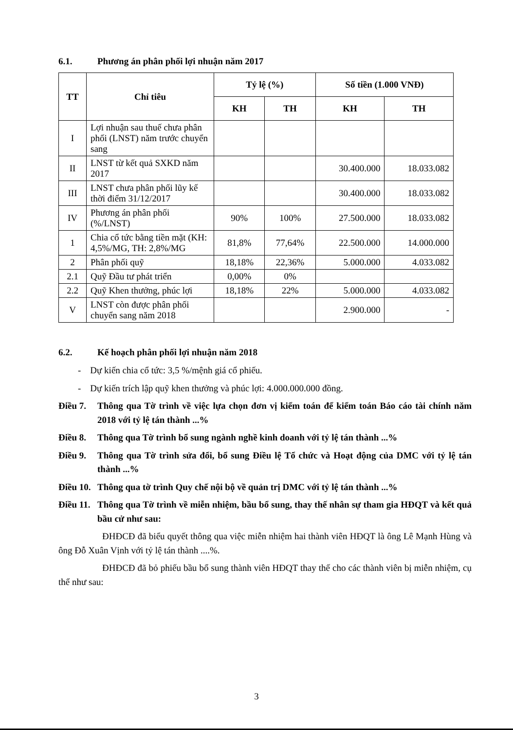6.1. Phương án phân phối lợi nhuận năm 2017
| TT | Chỉ tiêu | Tỷ lệ (%) | | Số tiền (1.000 VNĐ) | |
| --- | --- | --- | --- | --- | --- |
| | | KH | TH | KH | TH |
| I | Lợi nhuận sau thuế chưa phân phối (LNST) năm trước chuyển sang | | | | |
| II | LNST từ kết quả SXKD năm 2017 | | | 30.400.000 | 18.033.082 |
| III | LNST chưa phân phối lũy kế thời điểm 31/12/2017 | | | 30.400.000 | 18.033.082 |
| IV | Phương án phân phối (%/LNST) | 90% | 100% | 27.500.000 | 18.033.082 |
| 1 | Chia cổ tức bằng tiền mặt (KH: 4,5%/MG, TH: 2,8%/MG | 81,8% | 77,64% | 22.500.000 | 14.000.000 |
| 2 | Phân phối quỹ | 18,18% | 22,36% | 5.000.000 | 4.033.082 |
| 2.1 | Quỹ Đầu tư phát triển | 0,00% | 0% | | |
| 2.2 | Quỹ Khen thưởng, phúc lợi | 18,18% | 22% | 5.000.000 | 4.033.082 |
| V | LNST còn được phân phối chuyển sang năm 2018 | | | 2.900.000 | - |
6.2. Kế hoạch phân phối lợi nhuận năm 2018
- Dự kiến chia cổ tức: 3,5 %/mệnh giá cổ phiếu.
- Dự kiến trích lập quỹ khen thưởng và phúc lợi: 4.000.000.000 đồng.
Điều 7. Thông qua Tờ trình về việc lựa chọn đơn vị kiểm toán để kiểm toán Báo cáo tài chính năm 2018 với tỷ lệ tán thành ...%
Điều 8. Thông qua Tờ trình bổ sung ngành nghề kinh doanh với tỷ lệ tán thành ...%
Điều 9. Thông qua Tờ trình sửa đổi, bổ sung Điều lệ Tổ chức và Hoạt động của DMC với tỷ lệ tán thành ...%
Điều 10. Thông qua tờ trình Quy chế nội bộ về quản trị DMC với tỷ lệ tán thành ...%
Điều 11. Thông qua Tờ trình về miễn nhiệm, bầu bổ sung, thay thế nhân sự tham gia HĐQT và kết quả bầu cử như sau:
ĐHĐCĐ đã biểu quyết thông qua việc miễn nhiệm hai thành viên HĐQT là ông Lê Mạnh Hùng và ông Đỗ Xuân Vịnh với tỷ lệ tán thành ....%.
ĐHĐCĐ đã bỏ phiếu bầu bổ sung thành viên HĐQT thay thế cho các thành viên bị miễn nhiệm, cụ thể như sau:
3